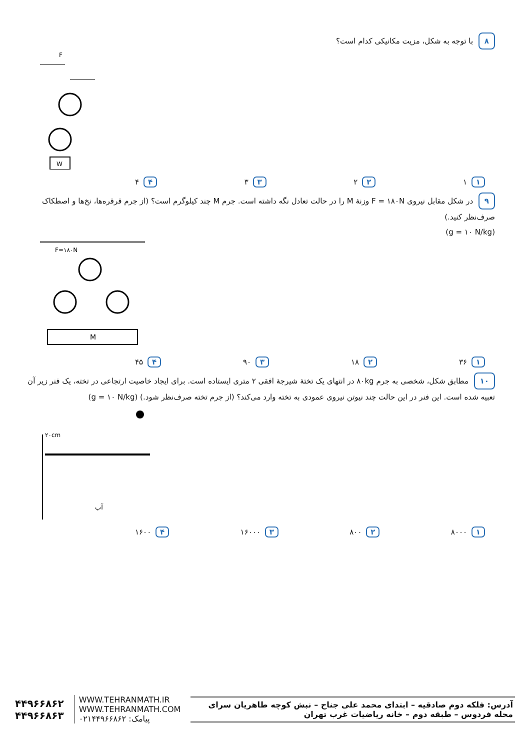۸ با توجه به شکل، مزیت مکانیکی کدام است؟
W
F
۱ ۱ ۲ ۲ ۳ ۳ ۴ ۴
۹ در شکل مقابل نیروی F = ۱۸۰N وزنهٔ M را در حالت تعادل نگه داشته است. جرم M چند کیلوگرم است؟ (از جرم قرقره‌ها، نخ‌ها و اصطکاک صرف‌نظر کنید.)
(g = ۱۰ N/kg)
F=۱۸۰N
M
۱ ۳۶ ۲ ۱۸ ۳ ۹۰ ۴ ۴۵
۱۰ مطابق شکل، شخصی به جرم ۸۰kg در انتهای یک تختهٔ شیرجهٔ افقی ۲ متری ایستاده است. برای ایجاد خاصیت ارتجاعی در تخته، یک فنر زیر آن تعبیه شده است. این فنر در این حالت چند نیوتن نیروی عمودی به تخته وارد می‌کند؟ (از جرم تخته صرف‌نظر شود.) (g = ۱۰ N/kg)
۲۰cm
آب
۱ ۸۰۰۰ ۲ ۸۰۰ ۳ ۱۶۰۰۰ ۴ ۱۶۰۰
۴۴۹۶۶۸۶۲
۴۴۹۶۶۸۶۳
WWW.TEHRANMATH.IR
WWW.TEHRANMATH.COM
پیامک: ۰۲۱۴۴۹۶۶۸۶۲
آدرس: فلکه دوم صادقیه – ابتدای محمد علی جناح – نبش کوچه طاهریان سرای محله فردوس – طبقه دوم – خانه ریاضیات غرب تهران